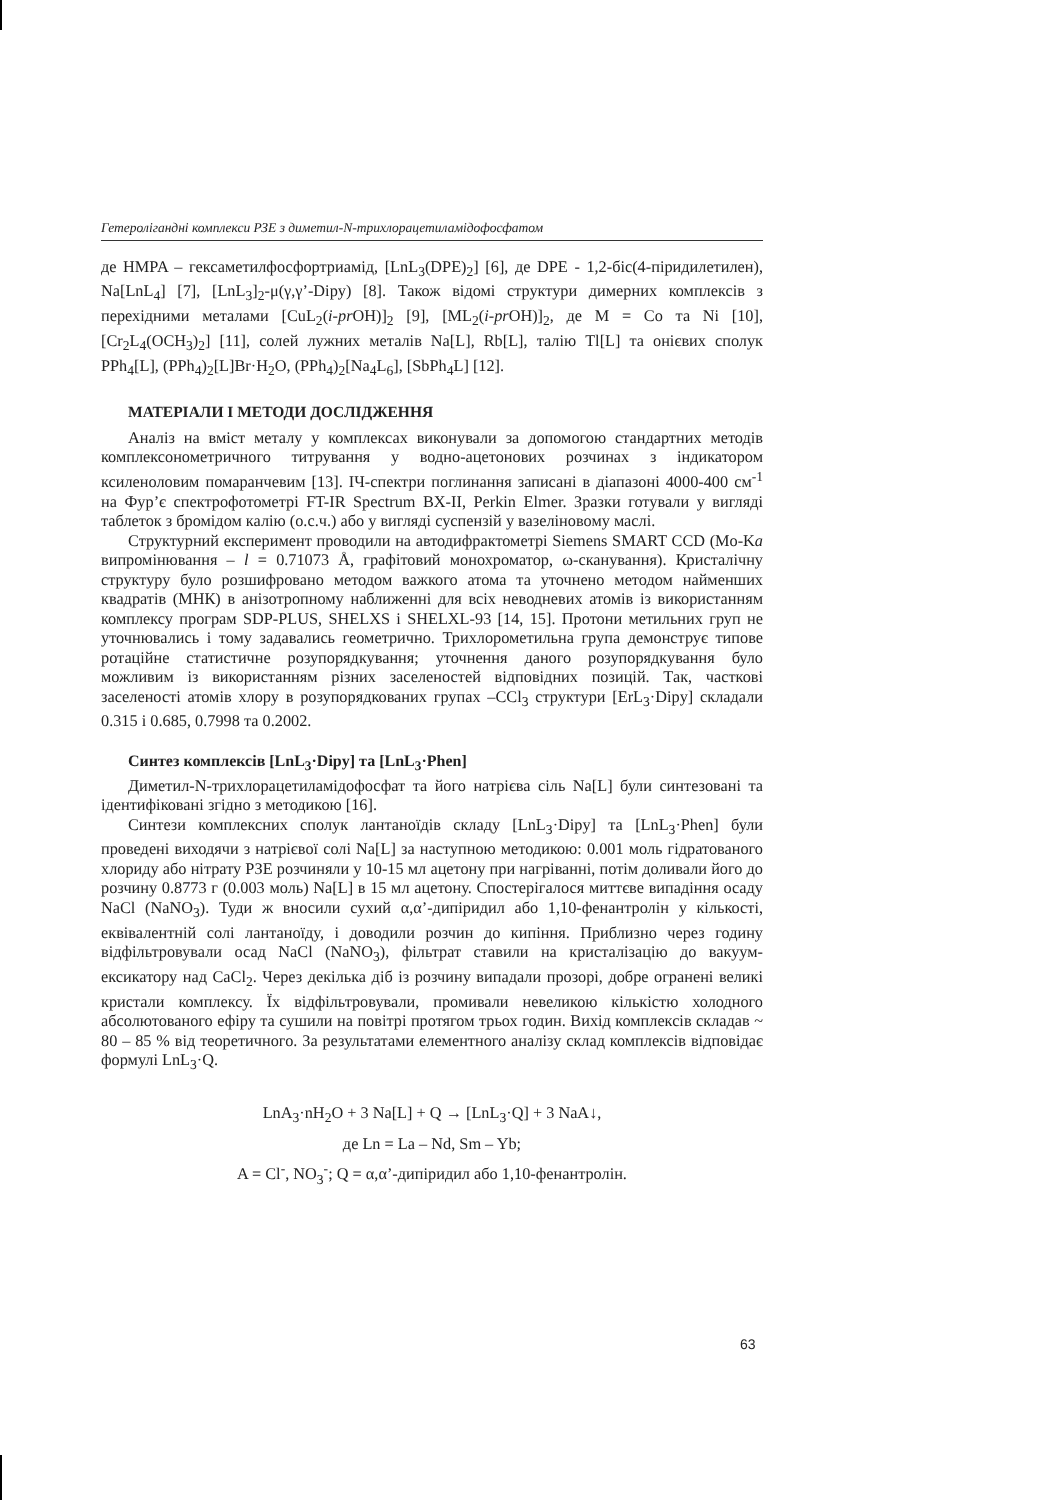Гетеролігандні комплекси РЗЕ з диметил-N-трихлорацетиламідофосфатом
де HMPA – гексаметилфосфортриамід, [LnL<sub>3</sub>(DPE)<sub>2</sub>] [6], де DPE - 1,2-біс(4-піридилетилен), Na[LnL<sub>4</sub>] [7], [LnL<sub>3</sub>]<sub>2</sub>-μ(γ,γ’-Dipy) [8]. Також відомі структури димерних комплексів з перехідними металами [CuL<sub>2</sub>(i-pr OH)]<sub>2</sub> [9], [ML<sub>2</sub>(i-pr OH)]<sub>2</sub>, де M = Co та Ni [10], [Cr<sub>2</sub>L<sub>4</sub>(OCH<sub>3</sub>)<sub>2</sub>] [11], солей лужних металів Na[L], Rb[L], талію Tl[L] та онієвих сполук PPh<sub>4</sub>[L], (PPh<sub>4</sub>)<sub>2</sub>[L]Br·H<sub>2</sub>O, (PPh<sub>4</sub>)<sub>2</sub>[Na<sub>4</sub>L<sub>6</sub>], [SbPh<sub>4</sub>L] [12].
МАТЕРІАЛИ І МЕТОДИ ДОСЛІДЖЕННЯ
Аналіз на вміст металу у комплексах виконували за допомогою стандартних методів комплексонометричного титрування у водно-ацетонових розчинах з індикатором ксиленоловим помаранчевим [13]. ІЧ-спектри поглинання записані в діапазоні 4000-400 см<sup>-1</sup> на Фур’є спектрофотометрі FT-IR Spectrum BX-II, Perkin Elmer. Зразки готували у вигляді таблеток з бромідом калію (о.с.ч.) або у вигляді суспензій у вазеліновому маслі.
Структурний експеримент проводили на автодифрактометрі Siemens SMART CCD (Mo-Ka випромінювання – l = 0.71073 Å, графітовий монохроматор, ω-сканування). Кристалічну структуру було розшифровано методом важкого атома та уточнено методом найменших квадратів (МНК) в анізотропному наближенні для всіх неводневих атомів із використанням комплексу програм SDP-PLUS, SHELXS і SHELXL-93 [14, 15]. Протони метильних груп не уточнювались і тому задавались геометрично. Трихлорометильна група демонструє типове ротаційне статистичне розупорядкування; уточнення даного розупорядкування було можливим із використанням різних заселеностей відповідних позицій. Так, часткові заселеності атомів хлору в розупорядкованих групах –CCl<sub>3</sub> структури [ErL<sub>3</sub>·Dipy] складали 0.315 і 0.685, 0.7998 та 0.2002.
Синтез комплексів [LnL<sub>3</sub>·Dipy] та [LnL<sub>3</sub>·Phen]
Диметил-N-трихлорацетиламідофосфат та його натрієва сіль Na[L] були синтезовані та ідентифіковані згідно з методикою [16].
Синтези комплексних сполук лантаноїдів складу [LnL<sub>3</sub>·Dipy] та [LnL<sub>3</sub>·Phen] були проведені виходячи з натрієвої солі Na[L] за наступною методикою: 0.001 моль гідратованого хлориду або нітрату РЗЕ розчиняли у 10-15 мл ацетону при нагріванні, потім доливали його до розчину 0.8773 г (0.003 моль) Na[L] в 15 мл ацетону. Спостерігалося миттєве випадіння осаду NaCl (NaNO<sub>3</sub>). Туди ж вносили сухий α,α’-дипіридил або 1,10-фенантролін у кількості, еквівалентній солі лантаноїду, і доводили розчин до кипіння. Приблизно через годину відфільтровували осад NaCl (NaNO<sub>3</sub>), фільтрат ставили на кристалізацію до вакуум-ексикатору над CaCl<sub>2</sub>. Через декілька діб із розчину випадали прозорі, добре огранені великі кристали комплексу. Їх відфільтровували, промивали невеликою кількістю холодного абсолютованого ефіру та сушили на повітрі протягом трьох годин. Вихід комплексів складав ~ 80 – 85 % від теоретичного. За результатами елементного аналізу склад комплексів відповідає формулі LnL<sub>3</sub>·Q.
LnA<sub>3</sub>·nH<sub>2</sub>O + 3 Na[L] + Q → [LnL<sub>3</sub>·Q] + 3 NaA↓,
де Ln = La – Nd, Sm – Yb;
A = Cl<sup>-</sup>, NO<sub>3</sub><sup>-</sup>; Q = α,α’-дипіридил або 1,10-фенантролін.
63